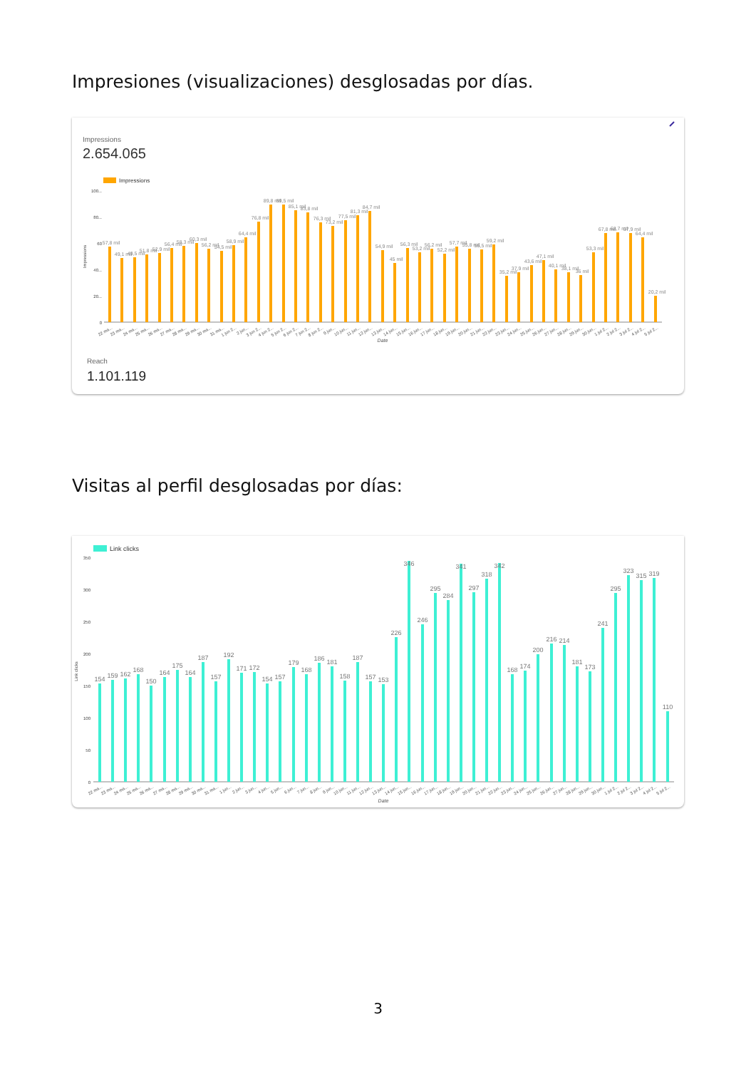Impresiones (visualizaciones) desglosadas por días.
Impressions
2.654.065
Impressions
100...
80...
60
40...
20...
0
Impressions
57,8 mil
49,1 mil
49,5 mil
51,8 mil
52,9 mil
56,4 mil
58,3 mil
60,3 mil
56,2 mil
54,5 mil
58,9 mil
64,4 mil
76,8 mil
89,8 mil
89,5 mil
85,1 mil
83,8 mil
76,3 mil
73,2 mil
77,5 mil
81,3 mil
84,7 mil
54,9 mil
45 mil
56,3 mil
53,2 mil
56,2 mil
52,2 mil
57,7 mil
55,8 mil
55,5 mil
59,2 mil
35,2 mil
37,9 mil
43,6 mil
47,1 mil
40,1 mil
38,1 mil
36 mil
53,3 mil
67,8 mil
68,7 mil
67,9 mil
64,4 mil
20,2 mil
22 ma...
23 ma...
24 ma...
25 ma...
26 ma...
27 ma...
28 ma...
29 ma...
30 ma...
31 ma...
1 jun 2...
2 jun...
3 jun 2...
4 jun 2...
5 jun 2...
6 jun 2...
7 jun 2...
8 jun 2...
9 jun...
10 jun...
11 jun...
12 jun...
13 jun...
14 jun...
15 jun...
16 jun...
17 jun...
18 jun...
19 jun...
20 jun...
21 jun...
22 jun...
23 jun...
24 jun...
25 jun...
26 jun...
27 jun...
28 jun...
29 jun...
30 jun...
1 jul 2...
2 jul 2...
3 jul 2...
4 jul 2...
5 jul 2...
Date
Reach
1.101.119
Visitas al perfil desglosadas por días:
Link clicks
350
300
250
200
150
100
50
0
Link clicks
154
159
162
168
150
164
175
164
187
157
192
171
172
154
157
179
168
186
181
158
187
157
153
226
346
246
295
284
341
297
318
342
168
174
200
216
214
181
173
241
295
323
315
319
110
22 ma...
23 ma...
24 ma...
25 ma...
26 ma...
27 ma...
28 ma...
29 ma...
30 ma...
31 ma...
1 jun...
2 jun...
3 jun...
4 jun...
5 jun...
6 jun...
7 jun...
8 jun...
9 jun...
10 jun...
11 jun...
12 jun...
13 jun...
14 jun...
15 jun...
16 jun...
17 jun...
18 jun...
19 jun...
20 jun...
21 jun...
22 jun...
23 jun...
24 jun...
25 jun...
26 jun...
27 jun...
28 jun...
29 jun...
30 jun...
1 jul 2...
2 jul 2...
3 jul 2...
4 jul 2...
5 jul 2...
Date
3